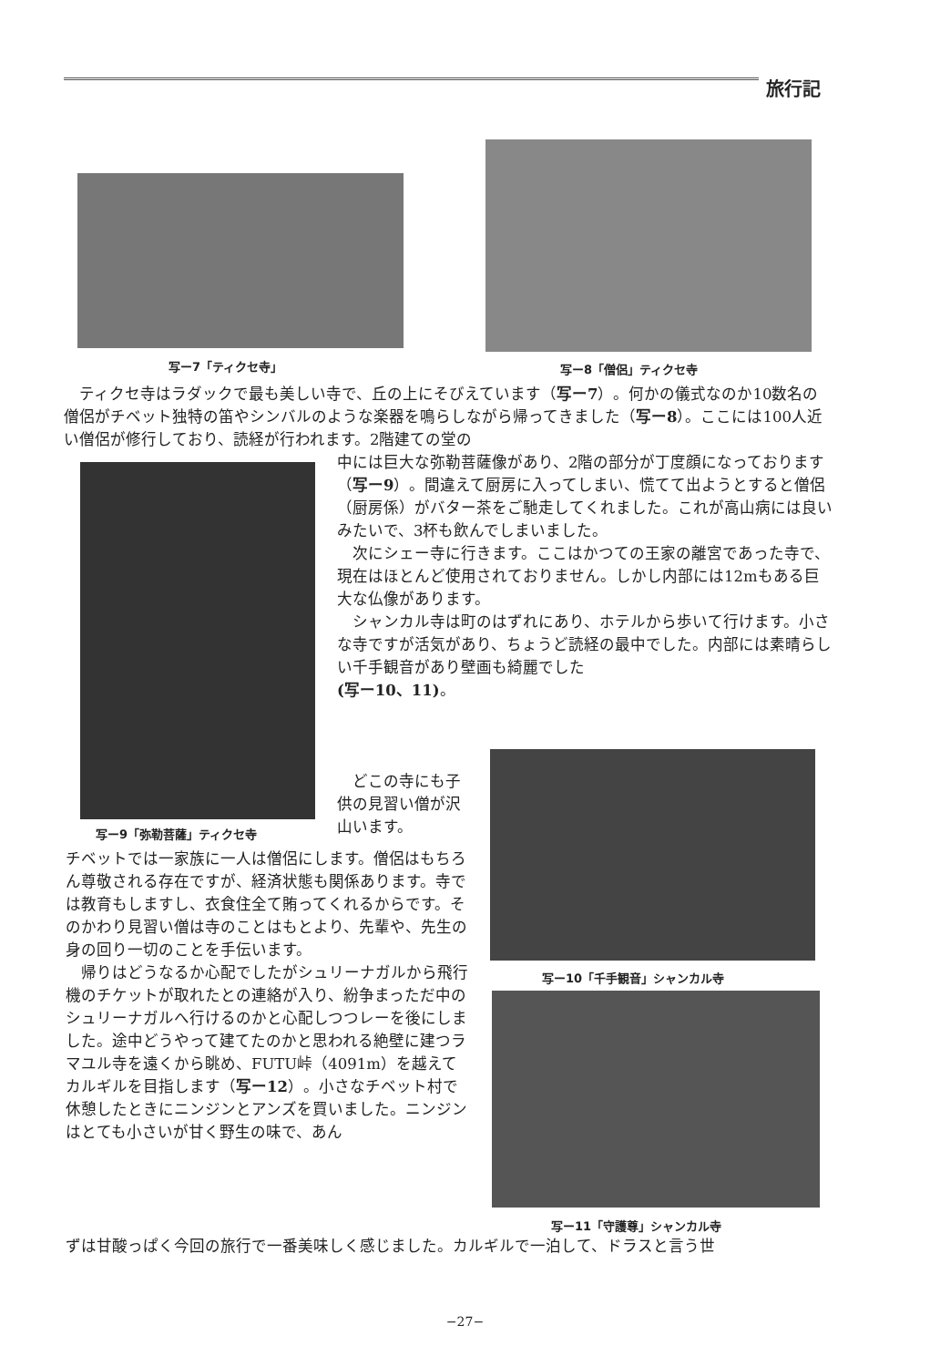旅行記
写ー7「ティクセ寺」 写ー8「僧侶」ティクセ寺
　ティクセ寺はラダックで最も美しい寺で、丘の上にそびえています（写ー7）。何かの儀式なのか10数名の僧侶がチベット独特の笛やシンバルのような楽器を鳴らしながら帰ってきました（写ー8）。ここには100人近い僧侶が修行しており、読経が行われます。2階建ての堂の
写ー9「弥勒菩薩」ティクセ寺
中には巨大な弥勒菩薩像があり、2階の部分が丁度顔になっております（写ー9）。間違えて厨房に入ってしまい、慌てて出ようとすると僧侶（厨房係）がバター茶をご馳走してくれました。これが高山病には良いみたいで、3杯も飲んでしまいました。
　次にシェー寺に行きます。ここはかつての王家の離宮であった寺で、現在はほとんど使用されておりません。しかし内部には12mもある巨大な仏像があります。
　シャンカル寺は町のはずれにあり、ホテルから歩いて行けます。小さな寺ですが活気があり、ちょうど読経の最中でした。内部には素晴らしい千手観音があり壁画も綺麗でした
(写ー10、11)。
　どこの寺にも子供の見習い僧が沢山います。
写ー10「千手観音」シャンカル寺
チベットでは一家族に一人は僧侶にします。僧侶はもちろん尊敬される存在ですが、経済状態も関係あります。寺では教育もしますし、衣食住全て賄ってくれるからです。そのかわり見習い僧は寺のことはもとより、先輩や、先生の身の回り一切のことを手伝います。
　帰りはどうなるか心配でしたがシュリーナガルから飛行機のチケットが取れたとの連絡が入り、紛争まっただ中のシュリーナガルへ行けるのかと心配しつつレーを後にしました。途中どうやって建てたのかと思われる絶壁に建つラマユル寺を遠くから眺め、FUTU峠（4091m）を越えてカルギルを目指します（写ー12）。小さなチベット村で休憩したときにニンジンとアンズを買いました。ニンジンはとても小さいが甘く野生の味で、あん
写ー11「守護尊」シャンカル寺
ずは甘酸っぱく今回の旅行で一番美味しく感じました。カルギルで一泊して、ドラスと言う世
−27−